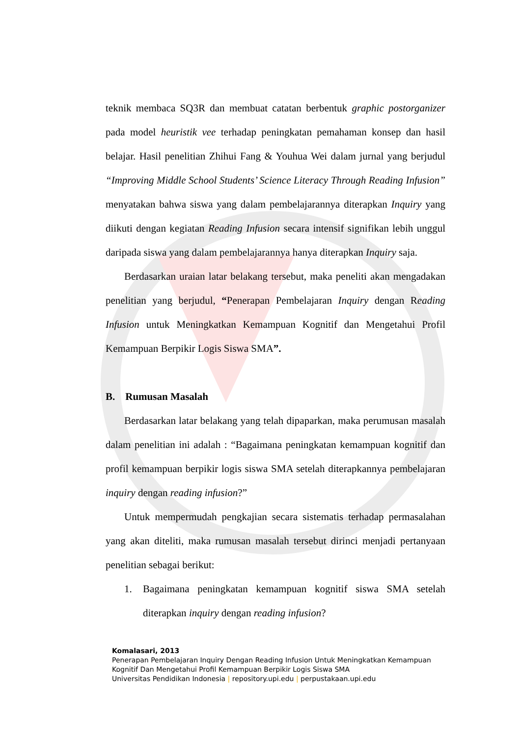teknik membaca SQ3R dan membuat catatan berbentuk graphic postorganizer pada model heuristik vee terhadap peningkatan pemahaman konsep dan hasil belajar. Hasil penelitian Zhihui Fang & Youhua Wei dalam jurnal yang berjudul “Improving Middle School Students’ Science Literacy Through Reading Infusion” menyatakan bahwa siswa yang dalam pembelajarannya diterapkan Inquiry yang diikuti dengan kegiatan Reading Infusion secara intensif signifikan lebih unggul daripada siswa yang dalam pembelajarannya hanya diterapkan Inquiry saja.
Berdasarkan uraian latar belakang tersebut, maka peneliti akan mengadakan penelitian yang berjudul, “Penerapan Pembelajaran Inquiry dengan Reading Infusion untuk Meningkatkan Kemampuan Kognitif dan Mengetahui Profil Kemampuan Berpikir Logis Siswa SMA”.
B. Rumusan Masalah
Berdasarkan latar belakang yang telah dipaparkan, maka perumusan masalah dalam penelitian ini adalah : “Bagaimana peningkatan kemampuan kognitif dan profil kemampuan berpikir logis siswa SMA setelah diterapkannya pembelajaran inquiry dengan reading infusion?”
Untuk mempermudah pengkajian secara sistematis terhadap permasalahan yang akan diteliti, maka rumusan masalah tersebut dirinci menjadi pertanyaan penelitian sebagai berikut:
1. Bagaimana peningkatan kemampuan kognitif siswa SMA setelah diterapkan inquiry dengan reading infusion?
Komalasari, 2013
Penerapan Pembelajaran Inquiry Dengan Reading Infusion Untuk Meningkatkan Kemampuan Kognitif Dan Mengetahui Profil Kemampuan Berpikir Logis Siswa SMA
Universitas Pendidikan Indonesia | repository.upi.edu | perpustakaan.upi.edu